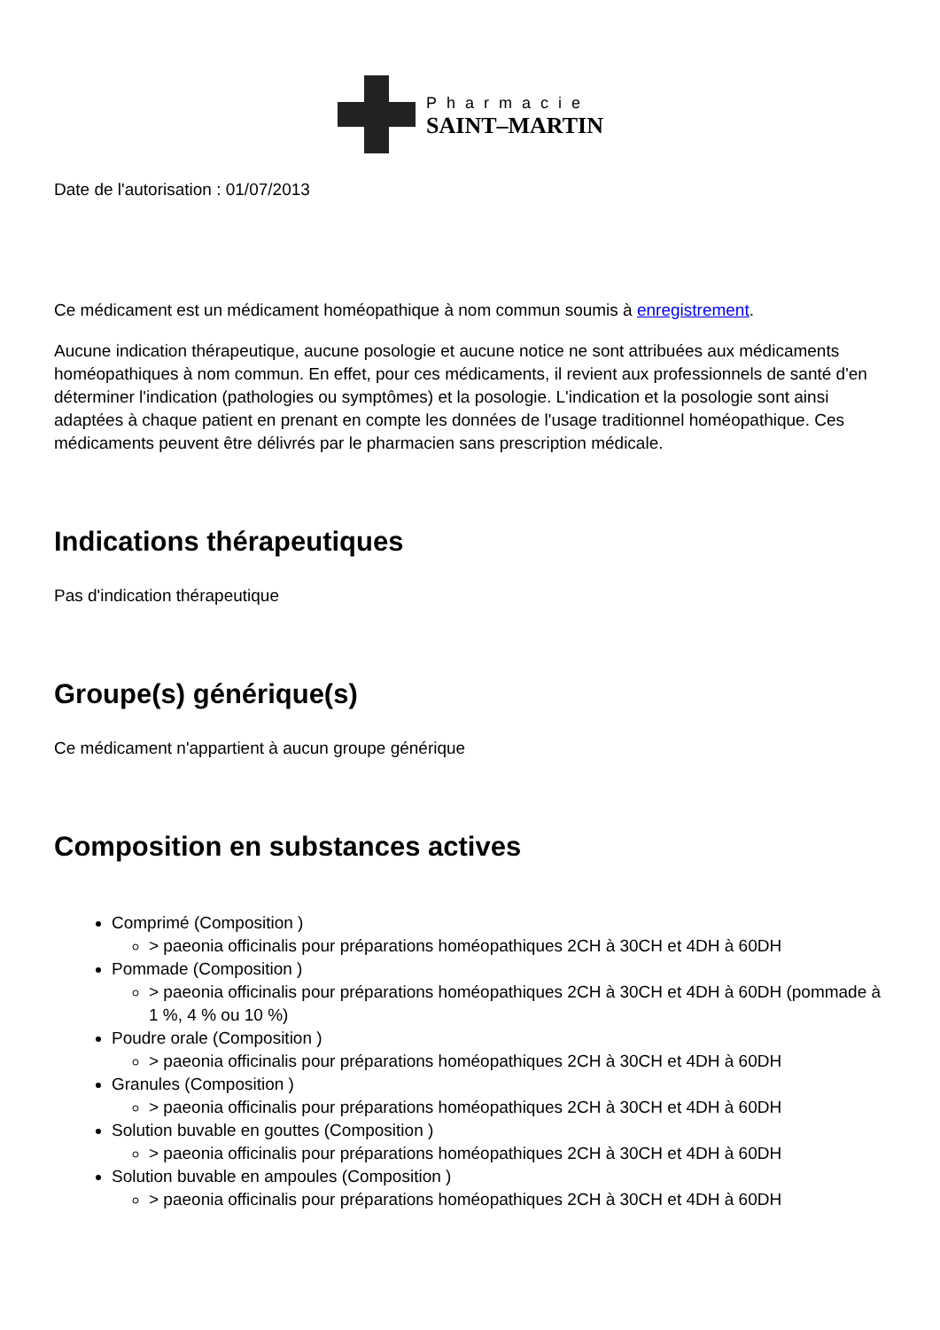Pharmacie
SAINT–MARTIN
Date de l'autorisation : 01/07/2013
Ce médicament est un médicament homéopathique à nom commun soumis à enregistrement.
Aucune indication thérapeutique, aucune posologie et aucune notice ne sont attribuées aux médicaments homéopathiques à nom commun. En effet, pour ces médicaments, il revient aux professionnels de santé d'en déterminer l'indication (pathologies ou symptômes) et la posologie. L'indication et la posologie sont ainsi adaptées à chaque patient en prenant en compte les données de l'usage traditionnel homéopathique. Ces médicaments peuvent être délivrés par le pharmacien sans prescription médicale.
Indications thérapeutiques
Pas d'indication thérapeutique
Groupe(s) générique(s)
Ce médicament n'appartient à aucun groupe générique
Composition en substances actives
Comprimé (Composition )
> paeonia officinalis pour préparations homéopathiques 2CH à 30CH et 4DH à 60DH
Pommade (Composition )
> paeonia officinalis pour préparations homéopathiques 2CH à 30CH et 4DH à 60DH (pommade à 1 %, 4 % ou 10 %)
Poudre orale (Composition )
> paeonia officinalis pour préparations homéopathiques 2CH à 30CH et 4DH à 60DH
Granules (Composition )
> paeonia officinalis pour préparations homéopathiques 2CH à 30CH et 4DH à 60DH
Solution buvable en gouttes (Composition )
> paeonia officinalis pour préparations homéopathiques 2CH à 30CH et 4DH à 60DH
Solution buvable en ampoules (Composition )
> paeonia officinalis pour préparations homéopathiques 2CH à 30CH et 4DH à 60DH